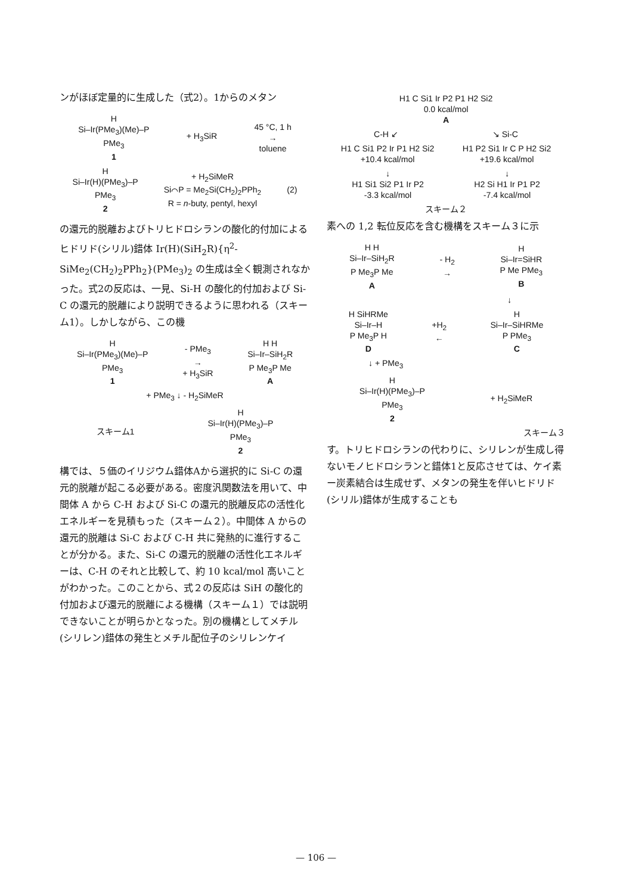ンがほぼ定量的に生成した（式2）。1からのメタン
H
Si–Ir(PMe<sub>3</sub>)(Me)–P
PMe<sub>3</sub>
1 + H<sub>3</sub>SiR 45 °C, 1 h
→
toluene
H
Si–Ir(H)(PMe<sub>3</sub>)–P
PMe<sub>3</sub>
2 + H<sub>2</sub>SiMeR
Si⌒P = Me<sub>2</sub>Si(CH<sub>2</sub>)<sub>2</sub>PPh<sub>2</sub>
R = n-buty, pentyl, hexyl (2)
の還元的脱離およびトリヒドロシランの酸化的付加によるヒドリド(シリル)錯体 Ir(H)(SiH<sub>2</sub>R){η<sup>2</sup>-SiMe<sub>2</sub>(CH<sub>2</sub>)<sub>2</sub>PPh<sub>2</sub>}(PMe<sub>3</sub>)<sub>2</sub> の生成は全く観測されなかった。式2の反応は、一見、Si-H の酸化的付加および Si-C の還元的脱離により説明できるように思われる（スキーム1）。しかしながら、この機
H
Si–Ir(PMe<sub>3</sub>)(Me)–P
PMe<sub>3</sub>
1 - PMe<sub>3</sub>
→
+ H<sub>3</sub>SiR H H
Si–Ir–SiH<sub>2</sub>R
P Me<sub>3</sub>P Me
A
+ PMe<sub>3</sub> ↓ - H<sub>2</sub>SiMeR
スキーム1 H
Si–Ir(H)(PMe<sub>3</sub>)–P
PMe<sub>3</sub>
2
構では、５価のイリジウム錯体Aから選択的に Si-C の還元的脱離が起こる必要がある。密度汎関数法を用いて、中間体 A から C-H および Si-C の還元的脱離反応の活性化エネルギーを見積もった（スキーム２）。中間体 A からの還元的脱離は Si-C および C-H 共に発熱的に進行することが分かる。また、Si-C の還元的脱離の活性化エネルギーは、C-H のそれと比較して、約 10 kcal/mol 高いことがわかった。このことから、式２の反応は SiH の酸化的付加および還元的脱離による機構（スキーム１）では説明できないことが明らかとなった。別の機構としてメチル(シリレン)錯体の発生とメチル配位子のシリレンケイ
H1 C Si1 Ir P2 P1 H2 Si2
0.0 kcal/mol
A
C-H ↙ ↘ Si-C
H1 C Si1 P2 Ir P1 H2 Si2
+10.4 kcal/mol H1 P2 Si1 Ir C P H2 Si2
+19.6 kcal/mol
↓
H1 Si1 Si2 P1 Ir P2
-3.3 kcal/mol ↓
H2 Si H1 Ir P1 P2
-7.4 kcal/mol
スキーム２
素への 1,2 転位反応を含む機構をスキーム３に示
H H
Si–Ir–SiH<sub>2</sub>R
P Me<sub>3</sub>P Me
A - H<sub>2</sub>
→ H
Si–Ir=SiHR
P Me PMe<sub>3</sub>
B
↓
H SiHRMe
Si–Ir–H
P Me<sub>3</sub>P H
D +H<sub>2</sub>
← H
Si–Ir–SiHRMe
P PMe<sub>3</sub>
C
↓ + PMe<sub>3</sub>
H
Si–Ir(H)(PMe<sub>3</sub>)–P
PMe<sub>3</sub>
2 + H<sub>2</sub>SiMeR
スキーム３
す。トリヒドロシランの代わりに、シリレンが生成し得ないモノヒドロシランと錯体1と反応させては、ケイ素ー炭素結合は生成せず、メタンの発生を伴いヒドリド(シリル)錯体が生成することも
— 106 —